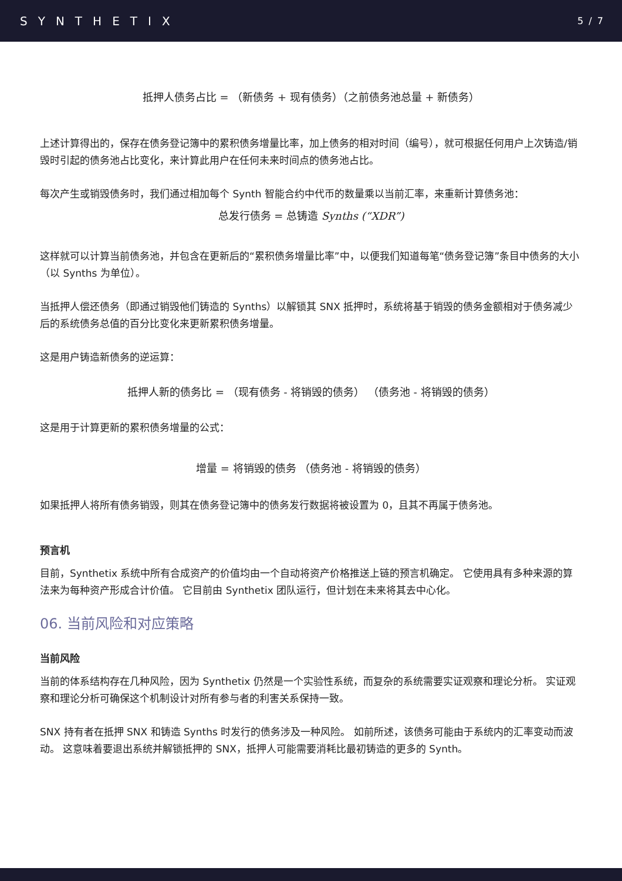SYNTHETIX 5 / 7
抵押人债务占比 = （新债务 + 现有债务）（之前债务池总量 + 新债务）
上述计算得出的，保存在债务登记簿中的累积债务增量比率，加上债务的相对时间（编号），就可根据任何用户上次铸造/销毁时引起的债务池占比变化，来计算此用户在任何未来时间点的债务池占比。
每次产生或销毁债务时，我们通过相加每个 Synth 智能合约中代币的数量乘以当前汇率，来重新计算债务池：
总发行债务 = 总铸造 Synths (“XDR”)
这样就可以计算当前债务池，并包含在更新后的“累积债务增量比率”中，以便我们知道每笔“债务登记簿”条目中债务的大小（以 Synths 为单位）。
当抵押人偿还债务（即通过销毁他们铸造的 Synths）以解锁其 SNX 抵押时，系统将基于销毁的债务金额相对于债务减少后的系统债务总值的百分比变化来更新累积债务增量。
这是用户铸造新债务的逆运算：
抵押人新的债务比 = （现有债务 - 将销毁的债务） （债务池 - 将销毁的债务）
这是用于计算更新的累积债务增量的公式：
增量 = 将销毁的债务 （债务池 - 将销毁的债务）
如果抵押人将所有债务销毁，则其在债务登记簿中的债务发行数据将被设置为 0，且其不再属于债务池。
预言机
目前，Synthetix 系统中所有合成资产的价值均由一个自动将资产价格推送上链的预言机确定。 它使用具有多种来源的算法来为每种资产形成合计价值。 它目前由 Synthetix 团队运行，但计划在未来将其去中心化。
06. 当前风险和对应策略
当前风险
当前的体系结构存在几种风险，因为 Synthetix 仍然是一个实验性系统，而复杂的系统需要实证观察和理论分析。 实证观察和理论分析可确保这个机制设计对所有参与者的利害关系保持一致。
SNX 持有者在抵押 SNX 和铸造 Synths 时发行的债务涉及一种风险。 如前所述，该债务可能由于系统内的汇率变动而波动。 这意味着要退出系统并解锁抵押的 SNX，抵押人可能需要消耗比最初铸造的更多的 Synth。